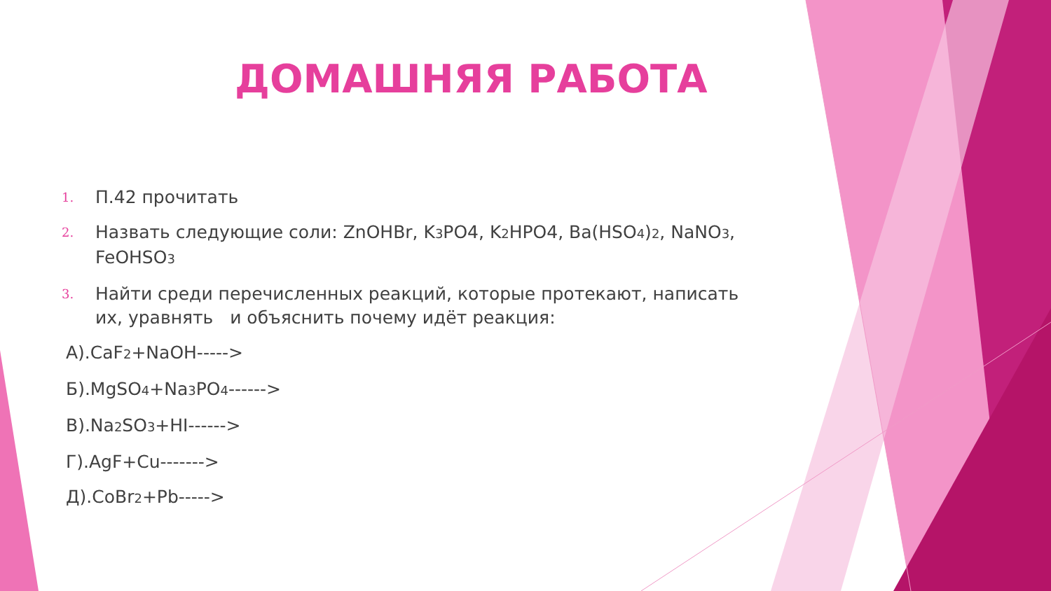ДОМАШНЯЯ РАБОТА
1. П.42 прочитать
2. Назвать следующие соли: ZnOHBr, K<sub>3</sub>PO4, K<sub>2</sub>HPO4, Ba(HSO<sub>4</sub>)<sub>2</sub>, NaNO<sub>3</sub>, FeOHSO<sub>3</sub>
3. Найти среди перечисленных реакций, которые протекают, написать их, уравнять и объяснить почему идёт реакция:
А).CaF<sub>2</sub>+NaOH----->
Б).MgSO<sub>4</sub>+Na<sub>3</sub>PO<sub>4</sub>------>
В).Na<sub>2</sub>SO<sub>3</sub>+HI------>
Г).AgF+Cu------->
Д).CoBr<sub>2</sub>+Pb----->